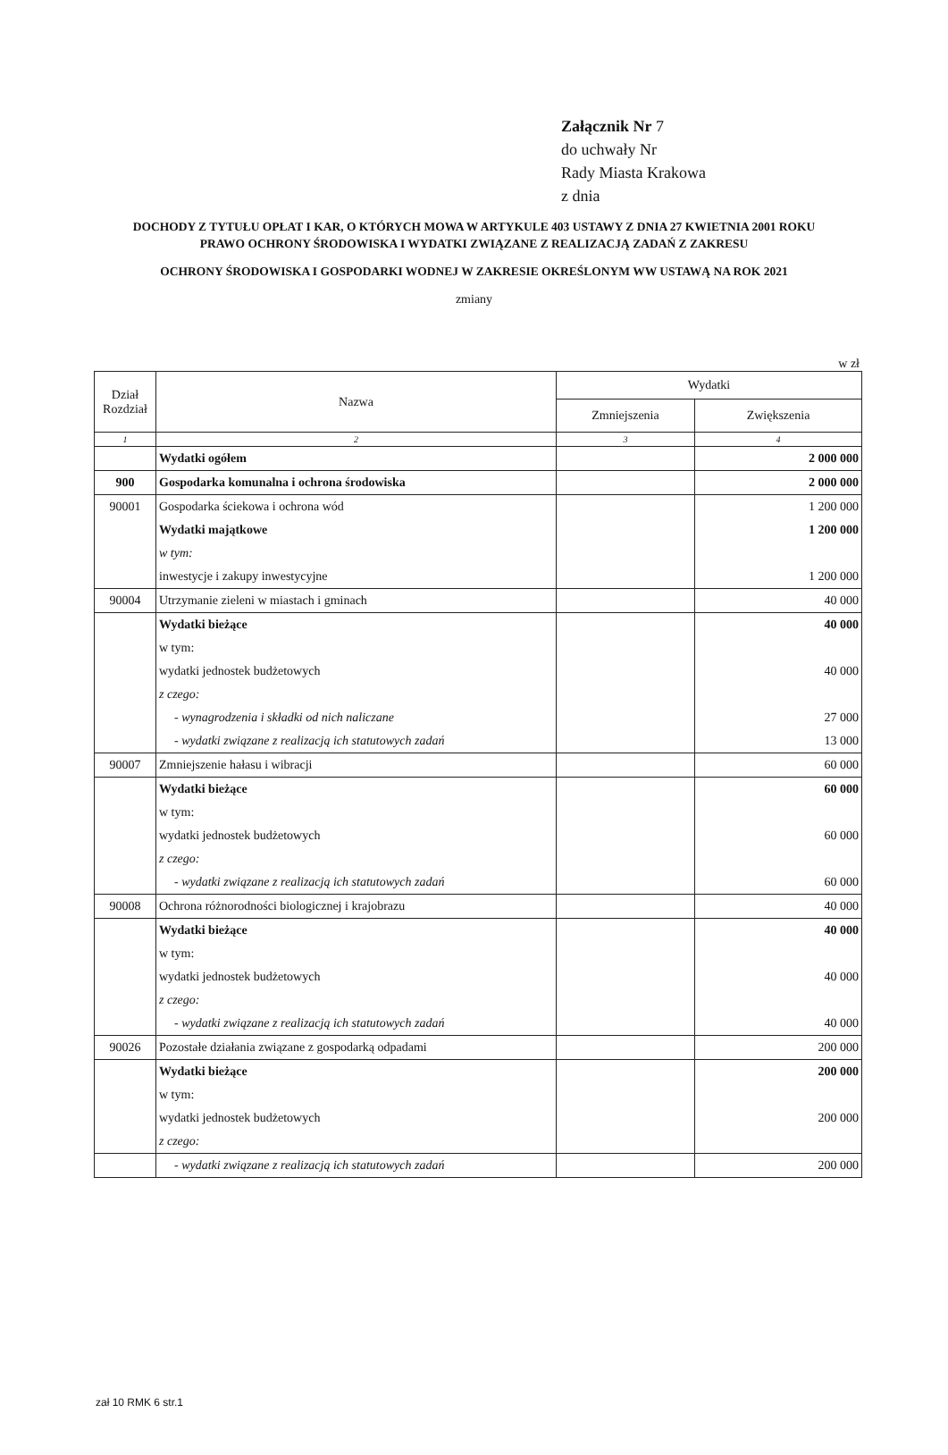Załącznik Nr 7
do uchwały Nr
Rady Miasta Krakowa
z dnia
DOCHODY Z TYTUŁU OPŁAT I KAR, O KTÓRYCH MOWA W ARTYKULE 403 USTAWY Z DNIA 27 KWIETNIA 2001 ROKU
PRAWO OCHRONY ŚRODOWISKA I WYDATKI ZWIĄZANE Z REALIZACJĄ ZADAŃ Z ZAKRESU
OCHRONY ŚRODOWISKA I GOSPODARKI WODNEJ W ZAKRESIE OKREŚLONYM WW USTAWĄ NA ROK 2021
zmiany
w zł
| Dział Rozdział | Nazwa | Wydatki | |
| --- | --- | --- | --- |
| | | Zmniejszenia | Zwiększenia |
| 1 | 2 | 3 | 4 |
| | Wydatki ogółem | | 2 000 000 |
| 900 | Gospodarka komunalna i ochrona środowiska | | 2 000 000 |
| 90001 | Gospodarka ściekowa i ochrona wód | | 1 200 000 |
| | Wydatki majątkowe | | 1 200 000 |
| | w tym: | | |
| | inwestycje i zakupy inwestycyjne | | 1 200 000 |
| 90004 | Utrzymanie zieleni w miastach i gminach | | 40 000 |
| | Wydatki bieżące | | 40 000 |
| | w tym: | | |
| | wydatki jednostek budżetowych | | 40 000 |
| | z czego: | | |
| | - wynagrodzenia i składki od nich naliczane | | 27 000 |
| | - wydatki związane z realizacją ich statutowych zadań | | 13 000 |
| 90007 | Zmniejszenie hałasu i wibracji | | 60 000 |
| | Wydatki bieżące | | 60 000 |
| | w tym: | | |
| | wydatki jednostek budżetowych | | 60 000 |
| | z czego: | | |
| | - wydatki związane z realizacją ich statutowych zadań | | 60 000 |
| 90008 | Ochrona różnorodności biologicznej i krajobrazu | | 40 000 |
| | Wydatki bieżące | | 40 000 |
| | w tym: | | |
| | wydatki jednostek budżetowych | | 40 000 |
| | z czego: | | |
| | - wydatki związane z realizacją ich statutowych zadań | | 40 000 |
| 90026 | Pozostałe działania związane z gospodarką odpadami | | 200 000 |
| | Wydatki bieżące | | 200 000 |
| | w tym: | | |
| | wydatki jednostek budżetowych | | 200 000 |
| | z czego: | | |
| | - wydatki związane z realizacją ich statutowych zadań | | 200 000 |
zał 10 RMK 6 str.1